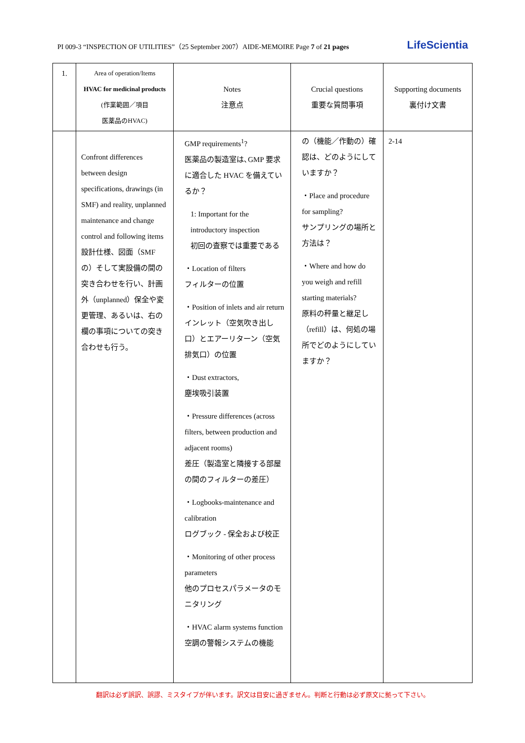PI 009-3 “INSPECTION OF UTILITIES”（25 September 2007）AIDE-MEMOIRE Page 7 of 21 pages LifeScientia
| 1. | Area of operation/Items HVAC for medicinal products (作業範囲／項目 医薬品のHVAC) | Notes 注意点 | Crucial questions 重要な質問事項 | Supporting documents 裏付け文書 |
| --- | --- | --- | --- | --- |
| | Confront differences between design specifications, drawings (in SMF) and reality, unplanned maintenance and change control and following items 設計仕様、図面（SMFの）そして実設備の間の突き合わせを行い、計画外（unplanned）保全や変更管理、あるいは、右の欄の事項についての突き合わせも行う。 | GMP requirements<sup>1</sup>? 医薬品の製造室は､GMP 要求に適合した HVAC を備えているか？ 1: Important for the introductory inspection 初回の査察では重要である ・Location of filters フィルターの位置 ・Position of inlets and air return インレット（空気吹き出し口）とエアーリターン（空気排気口）の位置 ・Dust extractors, 塵埃吸引装置 ・Pressure differences (across filters, between production and adjacent rooms) 差圧（製造室と隣接する部屋の間のフィルターの差圧） ・Logbooks-maintenance and calibration ログブック - 保全および校正 ・Monitoring of other process parameters 他のプロセスパラメータのモニタリング ・HVAC alarm systems function 空調の警報システムの機能 | の（機能／作動の）確認は、どのようにしていますか？ ・Place and procedure for sampling? サンプリングの場所と方法は？ ・Where and how do you weigh and refill starting materials? 原料の秤量と継足し（refill）は、何処の場所でどのようにしていますか？ | 2-14 |
翻訳は必ず誤訳、誤謬、ミスタイプが伴います。訳文は目安に過ぎません。判断と行動は必ず原文に拠って下さい。